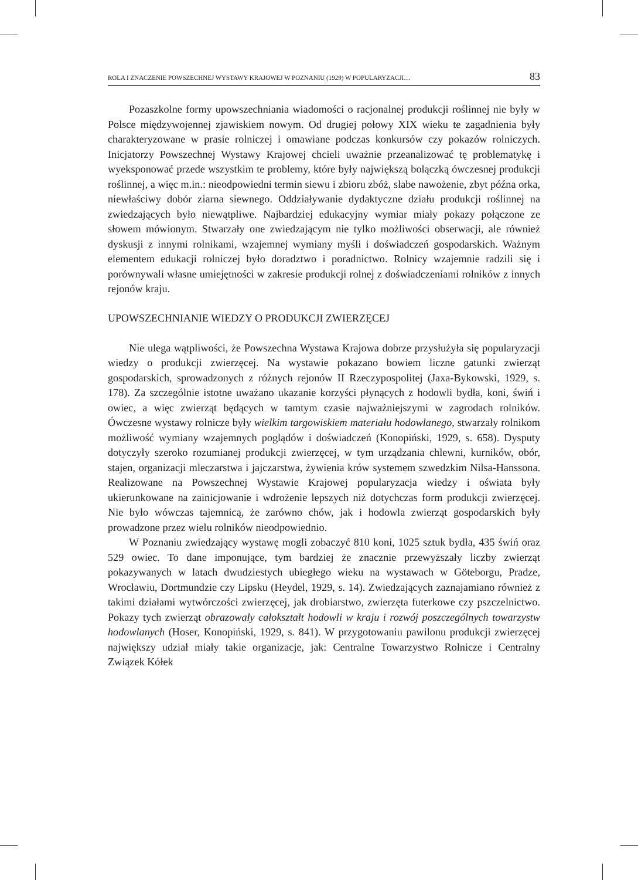ROLA I ZNACZENIE POWSZECHNEJ WYSTAWY KRAJOWEJ W POZNANIU (1929) W POPULARYZACJI… 83
Pozaszkolne formy upowszechniania wiadomości o racjonalnej produkcji roślinnej nie były w Polsce międzywojennej zjawiskiem nowym. Od drugiej połowy XIX wieku te zagadnienia były charakteryzowane w prasie rolniczej i omawiane podczas konkursów czy pokazów rolniczych. Inicjatorzy Powszechnej Wystawy Krajowej chcieli uważnie przeanalizować tę problematykę i wyeksponować przede wszystkim te problemy, które były największą bolączką ówczesnej produkcji roślinnej, a więc m.in.: nieodpowiedni termin siewu i zbioru zbóż, słabe nawożenie, zbyt późna orka, niewłaściwy dobór ziarna siewnego. Oddziaływanie dydaktyczne działu produkcji roślinnej na zwiedzających było niewątpliwe. Najbardziej edukacyjny wymiar miały pokazy połączone ze słowem mówionym. Stwarzały one zwiedzającym nie tylko możliwości obserwacji, ale również dyskusji z innymi rolnikami, wzajemnej wymiany myśli i doświadczeń gospodarskich. Ważnym elementem edukacji rolniczej było doradztwo i poradnictwo. Rolnicy wzajemnie radzili się i porównywali własne umiejętności w zakresie produkcji rolnej z doświadczeniami rolników z innych rejonów kraju.
UPOWSZECHNIANIE WIEDZY O PRODUKCJI ZWIERZĘCEJ
Nie ulega wątpliwości, że Powszechna Wystawa Krajowa dobrze przysłużyła się popularyzacji wiedzy o produkcji zwierzęcej. Na wystawie pokazano bowiem liczne gatunki zwierząt gospodarskich, sprowadzonych z różnych rejonów II Rzeczypospolitej (Jaxa-Bykowski, 1929, s. 178). Za szczególnie istotne uważano ukazanie korzyści płynących z hodowli bydła, koni, świń i owiec, a więc zwierząt będących w tamtym czasie najważniejszymi w zagrodach rolników. Ówczesne wystawy rolnicze były wielkim targowiskiem materiału hodowlanego, stwarzały rolnikom możliwość wymiany wzajemnych poglądów i doświadczeń (Konopiński, 1929, s. 658). Dysputy dotyczyły szeroko rozumianej produkcji zwierzęcej, w tym urządzania chlewni, kurników, obór, stajen, organizacji mleczarstwa i jajczarstwa, żywienia krów systemem szwedzkim Nilsa-Hanssona. Realizowane na Powszechnej Wystawie Krajowej popularyzacja wiedzy i oświata były ukierunkowane na zainicjowanie i wdrożenie lepszych niż dotychczas form produkcji zwierzęcej. Nie było wówczas tajemnicą, że zarówno chów, jak i hodowla zwierząt gospodarskich były prowadzone przez wielu rolników nieodpowiednio.
W Poznaniu zwiedzający wystawę mogli zobaczyć 810 koni, 1025 sztuk bydła, 435 świń oraz 529 owiec. To dane imponujące, tym bardziej że znacznie przewyższały liczby zwierząt pokazywanych w latach dwudziestych ubiegłego wieku na wystawach w Göteborgu, Pradze, Wrocławiu, Dortmundzie czy Lipsku (Heydel, 1929, s. 14). Zwiedzających zaznajamiano również z takimi działami wytwórczości zwierzęcej, jak drobiarstwo, zwierzęta futerkowe czy pszczelnictwo. Pokazy tych zwierząt obrazowały całokształt hodowli w kraju i rozwój poszczególnych towarzystw hodowlanych (Hoser, Konopiński, 1929, s. 841). W przygotowaniu pawilonu produkcji zwierzęcej największy udział miały takie organizacje, jak: Centralne Towarzystwo Rolnicze i Centralny Związek Kółek